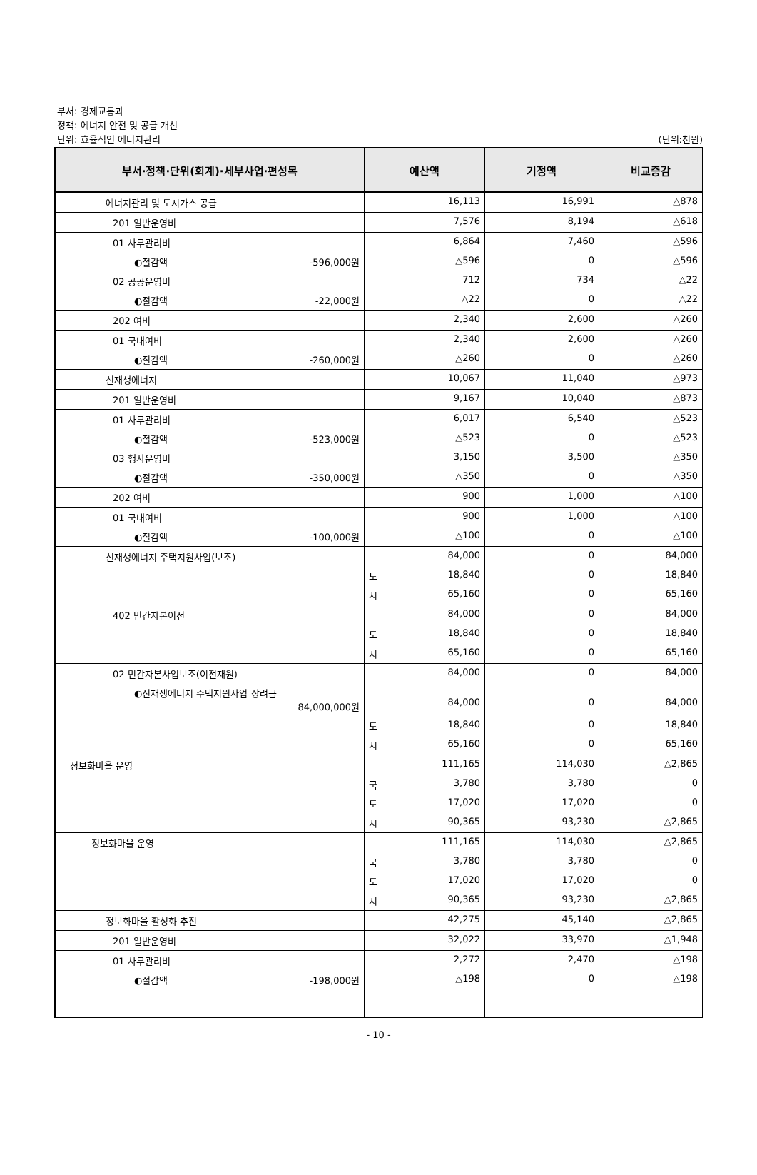부서: 경제교통과
정책: 에너지 안전 및 공급 개선
단위: 효율적인 에너지관리
(단위:천원)
| 부서·정책·단위(회계)·세부사업·편성목 | 예산액 | 기정액 | 비교증감 |
| --- | --- | --- | --- |
| 에너지관리 및 도시가스 공급 | 16,113 | 16,991 | △878 |
| 201 일반운영비 | 7,576 | 8,194 | △618 |
| 01 사무관리비 | 6,864 | 7,460 | △596 |
| ◐절감액 -596,000원 | △596 | 0 | △596 |
| 02 공공운영비 | 712 | 734 | △22 |
| ◐절감액 -22,000원 | △22 | 0 | △22 |
| 202 여비 | 2,340 | 2,600 | △260 |
| 01 국내여비 | 2,340 | 2,600 | △260 |
| ◐절감액 -260,000원 | △260 | 0 | △260 |
| 신재생에너지 | 10,067 | 11,040 | △973 |
| 201 일반운영비 | 9,167 | 10,040 | △873 |
| 01 사무관리비 | 6,017 | 6,540 | △523 |
| ◐절감액 -523,000원 | △523 | 0 | △523 |
| 03 행사운영비 | 3,150 | 3,500 | △350 |
| ◐절감액 -350,000원 | △350 | 0 | △350 |
| 202 여비 | 900 | 1,000 | △100 |
| 01 국내여비 | 900 | 1,000 | △100 |
| ◐절감액 -100,000원 | △100 | 0 | △100 |
| 신재생에너지 주택지원사업(보조) | 84,000 | 0 | 84,000 |
| | 도 18,840 | 0 | 18,840 |
| | 시 65,160 | 0 | 65,160 |
| 402 민간자본이전 | 84,000 | 0 | 84,000 |
| | 도 18,840 | 0 | 18,840 |
| | 시 65,160 | 0 | 65,160 |
| 02 민간자본사업보조(이전재원) | 84,000 | 0 | 84,000 |
| ◐신재생에너지 주택지원사업 장려금 84,000,000원 | 84,000 | 0 | 84,000 |
| | 도 18,840 | 0 | 18,840 |
| | 시 65,160 | 0 | 65,160 |
| 정보화마을 운영 | 111,165 | 114,030 | △2,865 |
| | 국 3,780 | 3,780 | 0 |
| | 도 17,020 | 17,020 | 0 |
| | 시 90,365 | 93,230 | △2,865 |
| 정보화마을 운영 | 111,165 | 114,030 | △2,865 |
| | 국 3,780 | 3,780 | 0 |
| | 도 17,020 | 17,020 | 0 |
| | 시 90,365 | 93,230 | △2,865 |
| 정보화마을 활성화 추진 | 42,275 | 45,140 | △2,865 |
| 201 일반운영비 | 32,022 | 33,970 | △1,948 |
| 01 사무관리비 | 2,272 | 2,470 | △198 |
| ◐절감액 -198,000원 | △198 | 0 | △198 |
- 10 -